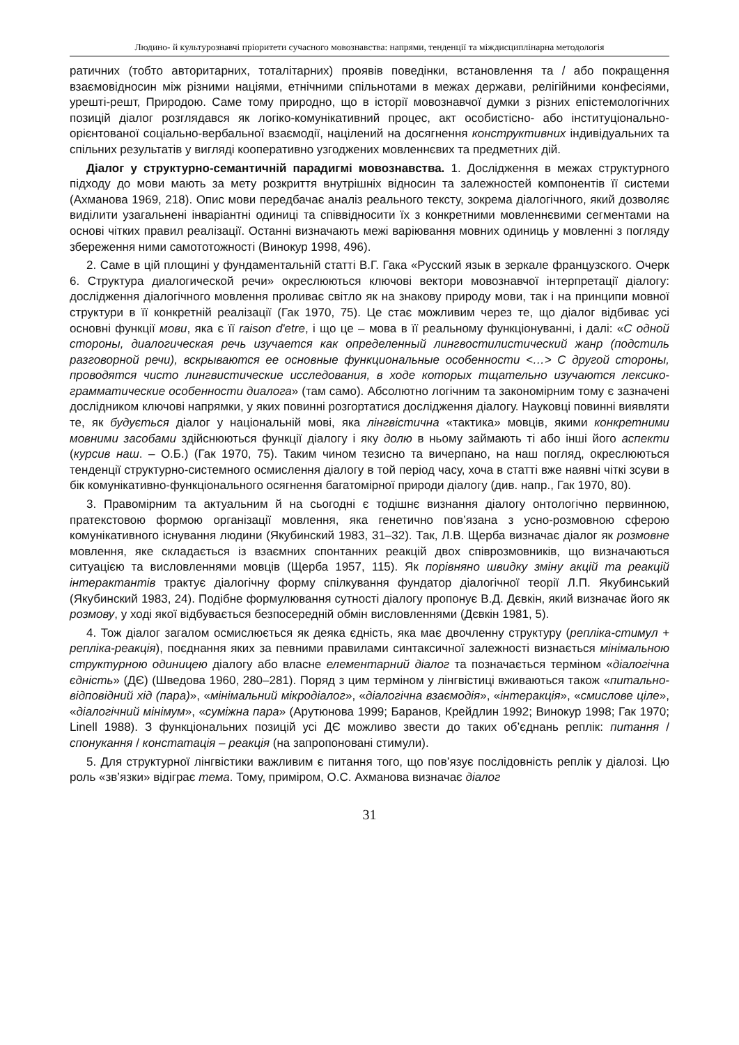Людино- й культурознавчі пріоритети сучасного мовознавства: напрями, тенденції та міждисциплінарна методологія
ратичних (тобто авторитарних, тоталітарних) проявів поведінки, встановлення та / або покращення взаємовідносин між різними націями, етнічними спільнотами в межах держави, релігійними конфесіями, урешті-решт, Природою. Саме тому природно, що в історії мовознавчої думки з різних епістемологічних позицій діалог розглядався як логіко-комунікативний процес, акт особистісно- або інституціонально-орієнтованої соціально-вербальної взаємодії, націлений на досягнення конструктивних індивідуальних та спільних результатів у вигляді кооперативно узгоджених мовленнєвих та предметних дій.
Діалог у структурно-семантичній парадигмі мовознавства. 1. Дослідження в межах структурного підходу до мови мають за мету розкриття внутрішніх відносин та залежностей компонентів її системи (Ахманова 1969, 218). Опис мови передбачає аналіз реального тексту, зокрема діалогічного, який дозволяє виділити узагальнені інваріантні одиниці та співвідносити їх з конкретними мовленнєвими сегментами на основі чітких правил реалізації. Останні визначають межі варіювання мовних одиниць у мовленні з погляду збереження ними самототожності (Винокур 1998, 496).
2. Саме в цій площині у фундаментальній статті В.Г. Гака «Русский язык в зеркале французского. Очерк 6. Структура диалогической речи» окреслюються ключові вектори мовознавчої інтерпретації діалогу: дослідження діалогічного мовлення проливає світло як на знакову природу мови, так і на принципи мовної структури в її конкретній реалізації (Гак 1970, 75). Це стає можливим через те, що діалог відбиває усі основні функції мови, яка є її raison d'etre, і що це – мова в її реальному функціонуванні, і далі: «С одной стороны, диалогическая речь изучается как определенный лингвостилистический жанр (подстиль разговорной речи), вскрываются ее основные функциональные особенности <…> С другой стороны, проводятся чисто лингвистические исследования, в ходе которых тщательно изучаются лексико-грамматические особенности диалога» (там само). Абсолютно логічним та закономірним тому є зазначені дослідником ключові напрямки, у яких повинні розгортатися дослідження діалогу. Науковці повинні виявляти те, як будується діалог у національній мові, яка лінгвістична «тактика» мовців, якими конкретними мовними засобами здійснюються функції діалогу і яку долю в ньому займають ті або інші його аспекти (курсив наш. – О.Б.) (Гак 1970, 75). Таким чином тезисно та вичерпано, на наш погляд, окреслюються тенденції структурно-системного осмислення діалогу в той період часу, хоча в статті вже наявні чіткі зсуви в бік комунікативно-функціонального осягнення багатомірної природи діалогу (див. напр., Гак 1970, 80).
3. Правомірним та актуальним й на сьогодні є тодішнє визнання діалогу онтологічно первинною, пратекстовою формою організації мовлення, яка генетично пов’язана з усно-розмовною сферою комунікативного існування людини (Якубинский 1983, 31–32). Так, Л.В. Щерба визначає діалог як розмовне мовлення, яке складається із взаємних спонтанних реакцій двох співрозмовників, що визначаються ситуацією та висловленнями мовців (Щерба 1957, 115). Як порівняно швидку зміну акцій та реакцій інтерактантів трактує діалогічну форму спілкування фундатор діалогічної теорії Л.П. Якубинський (Якубинский 1983, 24). Подібне формулювання сутності діалогу пропонує В.Д. Дєвкін, який визначає його як розмову, у ході якої відбувається безпосередній обмін висловленнями (Дєвкін 1981, 5).
4. Тож діалог загалом осмислюється як деяка єдність, яка має двочленну структуру (репліка-стимул + репліка-реакція), поєднання яких за певними правилами синтаксичної залежності визнається мінімальною структурною одиницею діалогу або власне елементарний діалог та позначається терміном «діалогічна єдність» (ДЄ) (Шведова 1960, 280–281). Поряд з цим терміном у лінгвістиці вживаються також «питально-відповідний хід (пара)», «мінімальний мікродіалог», «діалогічна взаємодія», «інтеракція», «смислове ціле», «діалогічний мінімум», «суміжна пара» (Арутюнова 1999; Баранов, Крейдлин 1992; Винокур 1998; Гак 1970; Linell 1988). З функціональних позицій усі ДЄ можливо звести до таких об’єднань реплік: питання / спонукання / констатація – реакція (на запропоновані стимули).
5. Для структурної лінгвістики важливим є питання того, що пов’язує послідовність реплік у діалозі. Цю роль «зв’язки» відіграє тема. Тому, приміром, О.С. Ахманова визначає діалог
31